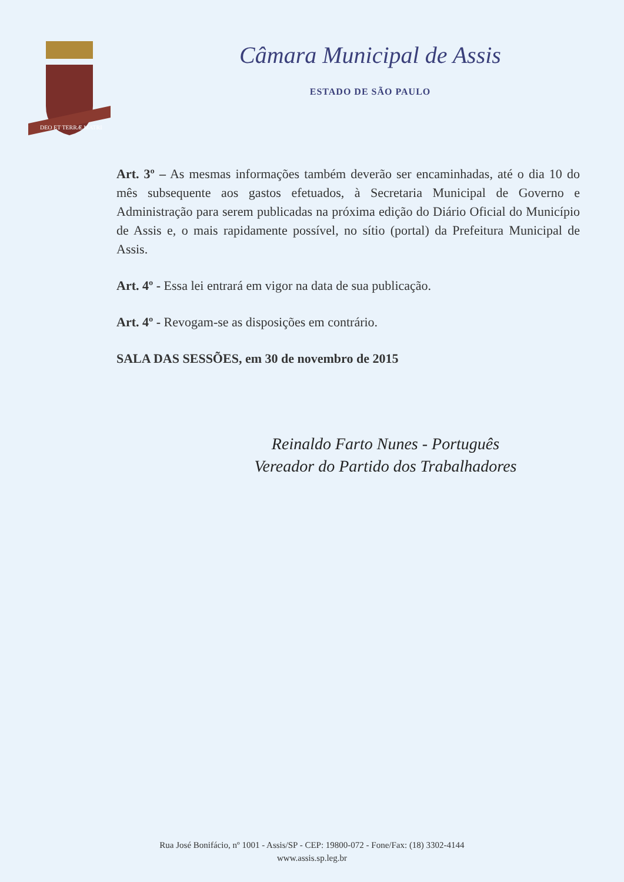DEO ET TERRÆ MATRI
Câmara Municipal de Assis
ESTADO DE SÃO PAULO
Art. 3º – As mesmas informações também deverão ser encaminhadas, até o dia 10 do mês subsequente aos gastos efetuados, à Secretaria Municipal de Governo e Administração para serem publicadas na próxima edição do Diário Oficial do Município de Assis e, o mais rapidamente possível, no sítio (portal) da Prefeitura Municipal de Assis.
Art. 4º - Essa lei entrará em vigor na data de sua publicação.
Art. 4º - Revogam-se as disposições em contrário.
SALA DAS SESSÕES, em 30 de novembro de 2015
Reinaldo Farto Nunes - Português
Vereador do Partido dos Trabalhadores
Rua José Bonifácio, nº 1001 - Assis/SP - CEP: 19800-072 - Fone/Fax: (18) 3302-4144
www.assis.sp.leg.br